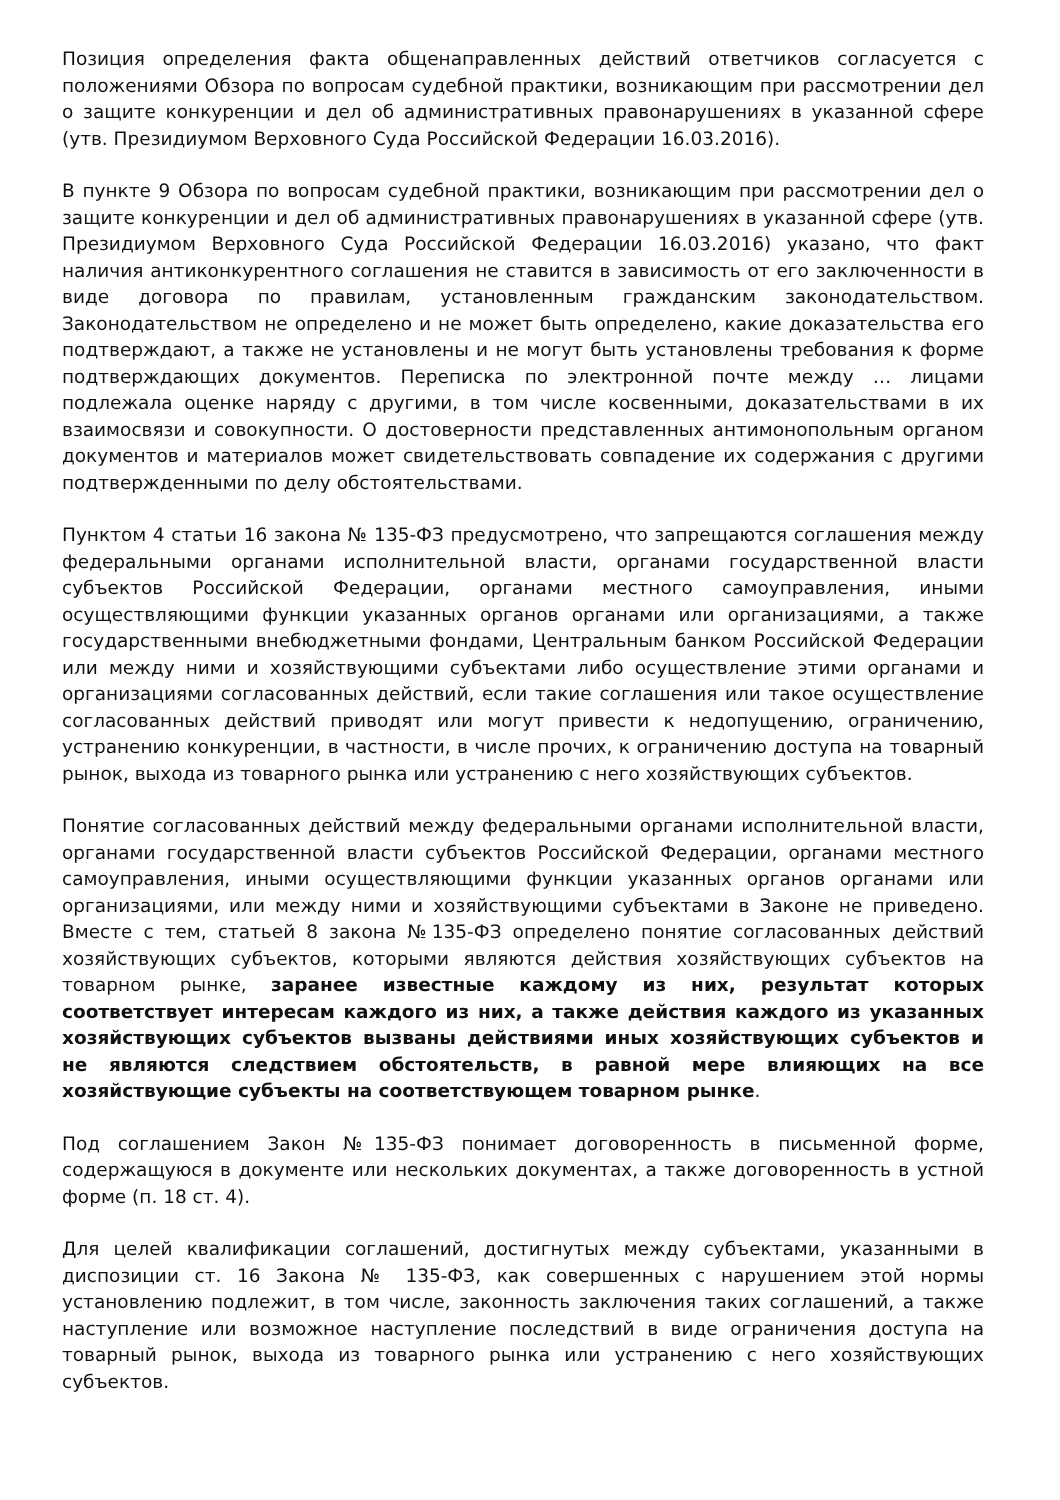Позиция определения факта общенаправленных действий ответчиков согласуется с положениями Обзора по вопросам судебной практики, возникающим при рассмотрении дел о защите конкуренции и дел об административных правонарушениях в указанной сфере (утв. Президиумом Верховного Суда Российской Федерации 16.03.2016).
В пункте 9 Обзора по вопросам судебной практики, возникающим при рассмотрении дел о защите конкуренции и дел об административных правонарушениях в указанной сфере (утв. Президиумом Верховного Суда Российской Федерации 16.03.2016) указано, что факт наличия антиконкурентного соглашения не ставится в зависимость от его заключенности в виде договора по правилам, установленным гражданским законодательством. Законодательством не определено и не может быть определено, какие доказательства его подтверждают, а также не установлены и не могут быть установлены требования к форме подтверждающих документов. Переписка по электронной почте между … лицами подлежала оценке наряду с другими, в том числе косвенными, доказательствами в их взаимосвязи и совокупности. О достоверности представленных антимонопольным органом документов и материалов может свидетельствовать совпадение их содержания с другими подтвержденными по делу обстоятельствами.
Пунктом 4 статьи 16 закона № 135-ФЗ предусмотрено, что запрещаются соглашения между федеральными органами исполнительной власти, органами государственной власти субъектов Российской Федерации, органами местного самоуправления, иными осуществляющими функции указанных органов органами или организациями, а также государственными внебюджетными фондами, Центральным банком Российской Федерации или между ними и хозяйствующими субъектами либо осуществление этими органами и организациями согласованных действий, если такие соглашения или такое осуществление согласованных действий приводят или могут привести к недопущению, ограничению, устранению конкуренции, в частности, в числе прочих, к ограничению доступа на товарный рынок, выхода из товарного рынка или устранению с него хозяйствующих субъектов.
Понятие согласованных действий между федеральными органами исполнительной власти, органами государственной власти субъектов Российской Федерации, органами местного самоуправления, иными осуществляющими функции указанных органов органами или организациями, или между ними и хозяйствующими субъектами в Законе не приведено. Вместе с тем, статьей 8 закона №135-ФЗ определено понятие согласованных действий хозяйствующих субъектов, которыми являются действия хозяйствующих субъектов на товарном рынке, заранее известные каждому из них, результат которых соответствует интересам каждого из них, а также действия каждого из указанных хозяйствующих субъектов вызваны действиями иных хозяйствующих субъектов и не являются следствием обстоятельств, в равной мере влияющих на все хозяйствующие субъекты на соответствующем товарном рынке.
Под соглашением Закон №135-ФЗ понимает договоренность в письменной форме, содержащуюся в документе или нескольких документах, а также договоренность в устной форме (п. 18 ст. 4).
Для целей квалификации соглашений, достигнутых между субъектами, указанными в диспозиции ст. 16 Закона № 135-ФЗ, как совершенных с нарушением этой нормы установлению подлежит, в том числе, законность заключения таких соглашений, а также наступление или возможное наступление последствий в виде ограничения доступа на товарный рынок, выхода из товарного рынка или устранению с него хозяйствующих субъектов.